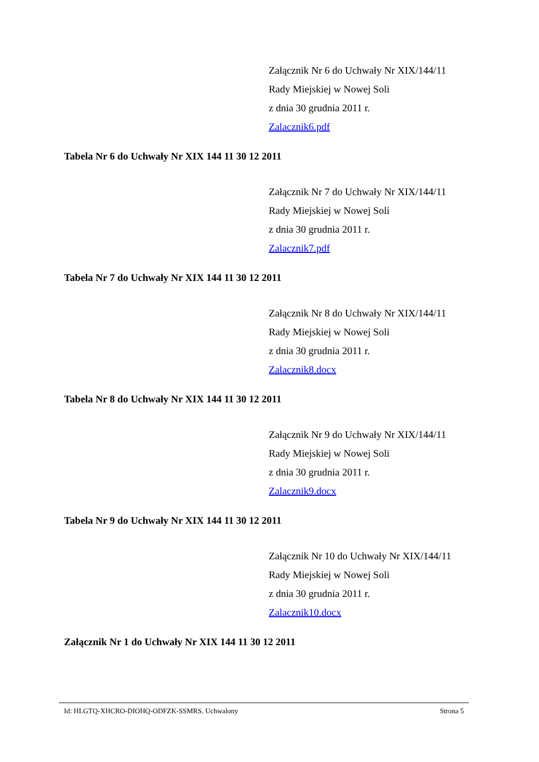Załącznik Nr 6 do Uchwały Nr XIX/144/11
Rady Miejskiej w Nowej Soli
z dnia 30 grudnia 2011 r.
Zalacznik6.pdf
Tabela Nr 6 do Uchwały Nr XIX 144 11 30 12 2011
Załącznik Nr 7 do Uchwały Nr XIX/144/11
Rady Miejskiej w Nowej Soli
z dnia 30 grudnia 2011 r.
Zalacznik7.pdf
Tabela Nr 7 do Uchwały Nr XIX 144 11 30 12 2011
Załącznik Nr 8 do Uchwały Nr XIX/144/11
Rady Miejskiej w Nowej Soli
z dnia 30 grudnia 2011 r.
Zalacznik8.docx
Tabela Nr 8 do Uchwały Nr XIX 144 11 30 12 2011
Załącznik Nr 9 do Uchwały Nr XIX/144/11
Rady Miejskiej w Nowej Soli
z dnia 30 grudnia 2011 r.
Zalacznik9.docx
Tabela Nr 9 do Uchwały Nr XIX 144 11 30 12 2011
Załącznik Nr 10 do Uchwały Nr XIX/144/11
Rady Miejskiej w Nowej Soli
z dnia 30 grudnia 2011 r.
Zalacznik10.docx
Załącznik Nr 1 do Uchwały Nr XIX 144 11 30 12 2011
Id: HLGTQ-XHCRO-DIOHQ-ODFZK-SSMRS. Uchwalony Strona 5